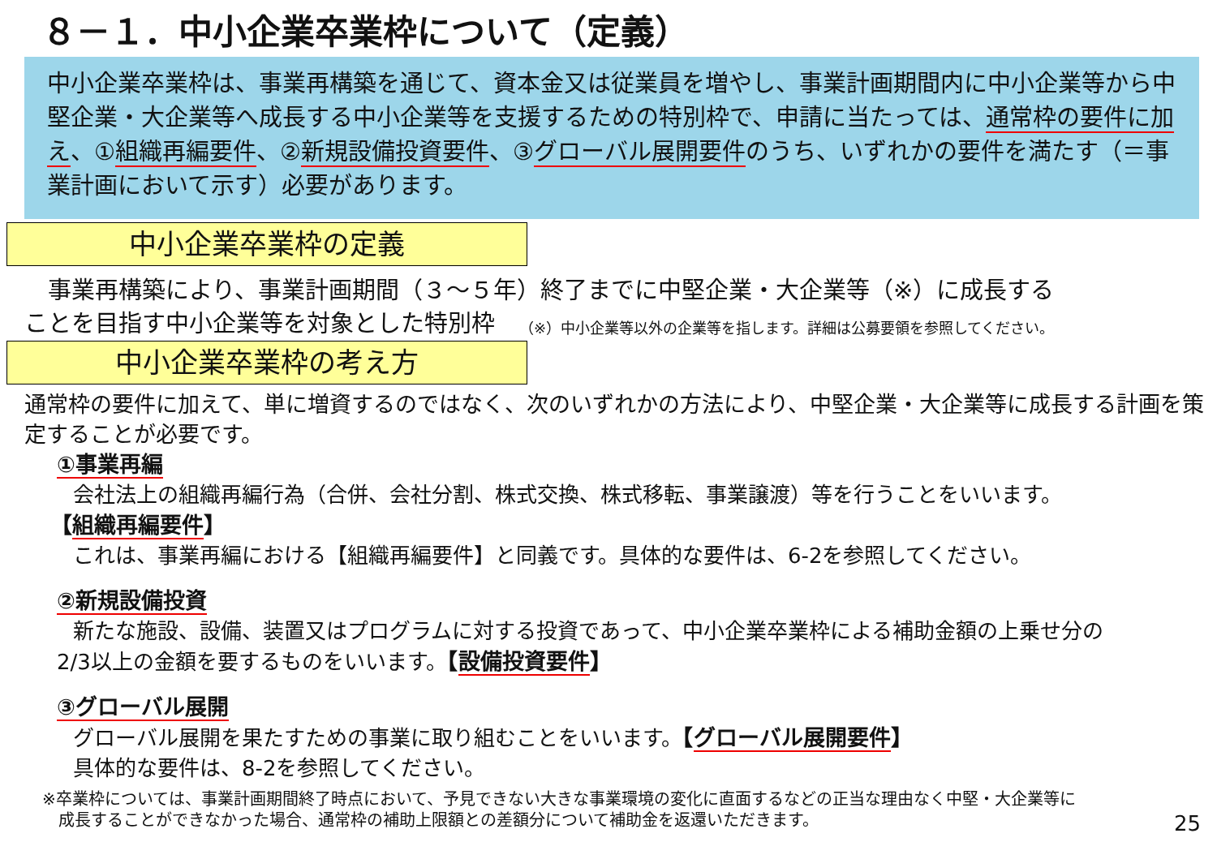８－１．中小企業卒業枠について（定義）
中小企業卒業枠は、事業再構築を通じて、資本金又は従業員を増やし、事業計画期間内に中小企業等から中堅企業・大企業等へ成長する中小企業等を支援するための特別枠で、申請に当たっては、通常枠の要件に加え、①組織再編要件、②新規設備投資要件、③グローバル展開要件のうち、いずれかの要件を満たす（＝事業計画において示す）必要があります。
中小企業卒業枠の定義
　事業再構築により、事業計画期間（３～５年）終了までに中堅企業・大企業等（※）に成長する
ことを目指す中小企業等を対象とした特別枠
（※）中小企業等以外の企業等を指します。詳細は公募要領を参照してください。
中小企業卒業枠の考え方
通常枠の要件に加えて、単に増資するのではなく、次のいずれかの方法により、中堅企業・大企業等に成長する計画を策定することが必要です。
①事業再編
会社法上の組織再編行為（合併、会社分割、株式交換、株式移転、事業譲渡）等を行うことをいいます。
【組織再編要件】
これは、事業再編における【組織再編要件】と同義です。具体的な要件は、6-2を参照してください。
②新規設備投資
新たな施設、設備、装置又はプログラムに対する投資であって、中小企業卒業枠による補助金額の上乗せ分の
2/3以上の金額を要するものをいいます。【設備投資要件】
③グローバル展開
グローバル展開を果たすための事業に取り組むことをいいます。【グローバル展開要件】
具体的な要件は、8-2を参照してください。
※卒業枠については、事業計画期間終了時点において、予見できない大きな事業環境の変化に直面するなどの正当な理由なく中堅・大企業等に
　成長することができなかった場合、通常枠の補助上限額との差額分について補助金を返還いただきます。
25